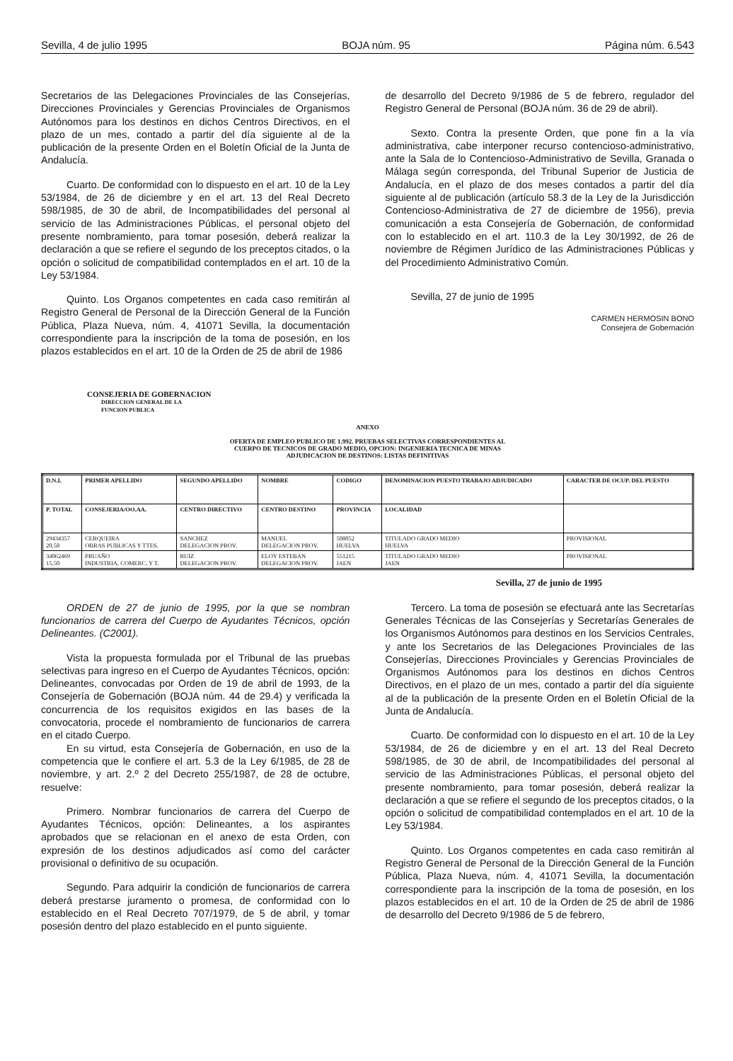Sevilla, 4 de julio 1995 BOJA núm. 95 Página núm. 6.543
Secretarios de las Delegaciones Provinciales de las Consejerías, Direcciones Provinciales y Gerencias Provinciales de Organismos Autónomos para los destinos en dichos Centros Directivos, en el plazo de un mes, contado a partir del día siguiente al de la publicación de la presente Orden en el Boletín Oficial de la Junta de Andalucía.
Cuarto. De conformidad con lo dispuesto en el art. 10 de la Ley 53/1984, de 26 de diciembre y en el art. 13 del Real Decreto 598/1985, de 30 de abril, de Incompatibilidades del personal al servicio de las Administraciones Públicas, el personal objeto del presente nombramiento, para tomar posesión, deberá realizar la declaración a que se refiere el segundo de los preceptos citados, o la opción o solicitud de compatibilidad contemplados en el art. 10 de la Ley 53/1984.
Quinto. Los Organos competentes en cada caso remitirán al Registro General de Personal de la Dirección General de la Función Pública, Plaza Nueva, núm. 4, 41071 Sevilla, la documentación correspondiente para la inscripción de la toma de posesión, en los plazos establecidos en el art. 10 de la Orden de 25 de abril de 1986
de desarrollo del Decreto 9/1986 de 5 de febrero, regulador del Registro General de Personal (BOJA núm. 36 de 29 de abril).
Sexto. Contra la presente Orden, que pone fin a la vía administrativa, cabe interponer recurso contencioso-administrativo, ante la Sala de lo Contencioso-Administrativo de Sevilla, Granada o Málaga según corresponda, del Tribunal Superior de Justicia de Andalucía, en el plazo de dos meses contados a partir del día siguiente al de publicación (artículo 58.3 de la Ley de la Jurisdicción Contencioso-Administrativa de 27 de diciembre de 1956), previa comunicación a esta Consejería de Gobernación, de conformidad con lo establecido en el art. 110.3 de la Ley 30/1992, de 26 de noviembre de Régimen Jurídico de las Administraciones Públicas y del Procedimiento Administrativo Común.
Sevilla, 27 de junio de 1995
CARMEN HERMOSIN BONO
Consejera de Gobernación
CONSEJERIA DE GOBERNACION
DIRECCION GENERAL DE LA
FUNCION PUBLICA
ANEXO
OFERTA DE EMPLEO PUBLICO DE 1.992. PRUEBAS SELECTIVAS CORRESPONDIENTES AL
CUERPO DE TECNICOS DE GRADO MEDIO, OPCION: INGENIERIA TECNICA DE MINAS
ADJUDICACION DE DESTINOS: LISTAS DEFINITIVAS
| D.N.I. | PRIMER APELLIDO | SEGUNDO APELLIDO | NOMBRE | CODIGO | DENOMINACION PUESTO TRABAJO ADJUDICADO | CARACTER DE OCUP. DEL PUESTO |
| --- | --- | --- | --- | --- | --- | --- |
| P. TOTAL | CONSEJERIA/OO.AA. | CENTRO DIRECTIVO | CENTRO DESTINO | PROVINCIA | LOCALIDAD | |
| 29434357 20,58 | CERQUEIRA OBRAS PUBLICAS Y TTES. | SANCHEZ DELEGACION PROV. | MANUEL DELEGACION PROV. | 508052 HUELVA | TITULADO GRADO MEDIO HUELVA | PROVISIONAL |
| 34062469 15,50 | PRUAÑO INDUSTRIA, COMERC. Y T. | RUIZ DELEGACION PROV. | ELOY ESTEBAN DELEGACION PROV. | 551215 JAEN | TITULADO GRADO MEDIO JAEN | PROVISIONAL |
Sevilla, 27 de junio de 1995
ORDEN de 27 de junio de 1995, por la que se nombran funcionarios de carrera del Cuerpo de Ayudantes Técnicos, opción Delineantes. (C2001).
Vista la propuesta formulada por el Tribunal de las pruebas selectivas para ingreso en el Cuerpo de Ayudantes Técnicos, opción: Delineantes, convocadas por Orden de 19 de abril de 1993, de la Consejería de Gobernación (BOJA núm. 44 de 29.4) y verificada la concurrencia de los requisitos exigidos en las bases de la convocatoria, procede el nombramiento de funcionarios de carrera en el citado Cuerpo.
En su virtud, esta Consejería de Gobernación, en uso de la competencia que le confiere el art. 5.3 de la Ley 6/1985, de 28 de noviembre, y art. 2.º 2 del Decreto 255/1987, de 28 de octubre, resuelve:
Primero. Nombrar funcionarios de carrera del Cuerpo de Ayudantes Técnicos, opción: Delineantes, a los aspirantes aprobados que se relacionan en el anexo de esta Orden, con expresión de los destinos adjudicados así como del carácter provisional o definitivo de su ocupación.
Segundo. Para adquirir la condición de funcionarios de carrera deberá prestarse juramento o promesa, de conformidad con lo establecido en el Real Decreto 707/1979, de 5 de abril, y tomar posesión dentro del plazo establecido en el punto siguiente.
Tercero. La toma de posesión se efectuará ante las Secretarías Generales Técnicas de las Consejerías y Secretarías Generales de los Organismos Autónomos para destinos en los Servicios Centrales, y ante los Secretarios de las Delegaciones Provinciales de las Consejerías, Direcciones Provinciales y Gerencias Provinciales de Organismos Autónomos para los destinos en dichos Centros Directivos, en el plazo de un mes, contado a partir del día siguiente al de la publicación de la presente Orden en el Boletín Oficial de la Junta de Andalucía.
Cuarto. De conformidad con lo dispuesto en el art. 10 de la Ley 53/1984, de 26 de diciembre y en el art. 13 del Real Decreto 598/1985, de 30 de abril, de Incompatibilidades del personal al servicio de las Administraciones Públicas, el personal objeto del presente nombramiento, para tomar posesión, deberá realizar la declaración a que se refiere el segundo de los preceptos citados, o la opción o solicitud de compatibilidad contemplados en el art. 10 de la Ley 53/1984.
Quinto. Los Organos competentes en cada caso remitirán al Registro General de Personal de la Dirección General de la Función Pública, Plaza Nueva, núm. 4, 41071 Sevilla, la documentación correspondiente para la inscripción de la toma de posesión, en los plazos establecidos en el art. 10 de la Orden de 25 de abril de 1986 de desarrollo del Decreto 9/1986 de 5 de febrero,